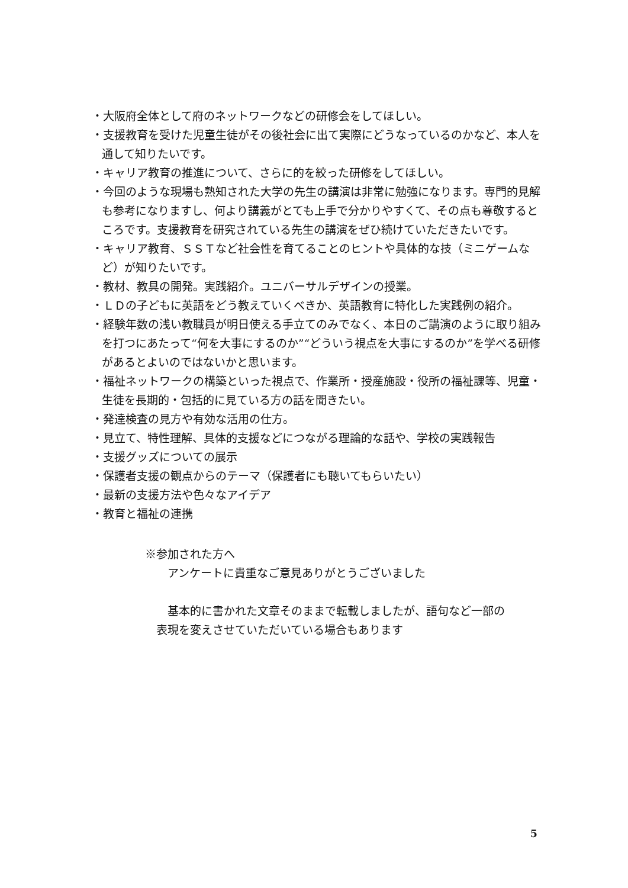・大阪府全体として府のネットワークなどの研修会をしてほしい。
・支援教育を受けた児童生徒がその後社会に出て実際にどうなっているのかなど、本人を通して知りたいです。
・キャリア教育の推進について、さらに的を絞った研修をしてほしい。
・今回のような現場も熟知された大学の先生の講演は非常に勉強になります。専門的見解も参考になりますし、何より講義がとても上手で分かりやすくて、その点も尊敬するところです。支援教育を研究されている先生の講演をぜひ続けていただきたいです。
・キャリア教育、ＳＳＴなど社会性を育てることのヒントや具体的な技（ミニゲームなど）が知りたいです。
・教材、教具の開発。実践紹介。ユニバーサルデザインの授業。
・ＬＤの子どもに英語をどう教えていくべきか、英語教育に特化した実践例の紹介。
・経験年数の浅い教職員が明日使える手立てのみでなく、本日のご講演のように取り組みを打つにあたって“何を大事にするのか”“どういう視点を大事にするのか”を学べる研修があるとよいのではないかと思います。
・福祉ネットワークの構築といった視点で、作業所・授産施設・役所の福祉課等、児童・生徒を長期的・包括的に見ている方の話を聞きたい。
・発達検査の見方や有効な活用の仕方。
・見立て、特性理解、具体的支援などにつながる理論的な話や、学校の実践報告
・支援グッズについての展示
・保護者支援の観点からのテーマ（保護者にも聴いてもらいたい）
・最新の支援方法や色々なアイデア
・教育と福祉の連携
※参加された方へ
　　アンケートに貴重なご意見ありがとうございました
　　基本的に書かれた文章そのままで転載しましたが、語句など一部の
　表現を変えさせていただいている場合もあります
5